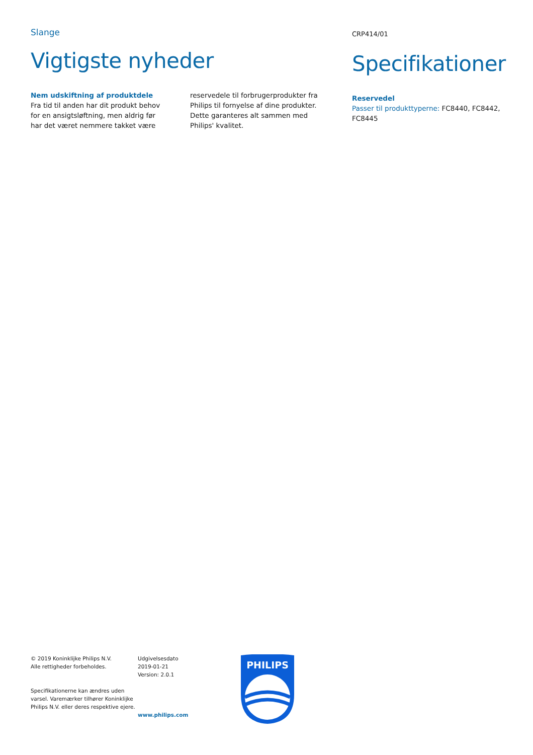Slange
Vigtigste nyheder
Nem udskiftning af produktdele
Fra tid til anden har dit produkt behov for en ansigtsløftning, men aldrig før har det været nemmere takket være reservedele til forbrugerprodukter fra Philips til fornyelse af dine produkter. Dette garanteres alt sammen med Philips' kvalitet.
CRP414/01
Specifikationer
Reservedel
Passer til produkttyperne: FC8440, FC8442, FC8445
© 2019 Koninklijke Philips N.V.
Alle rettigheder forbeholdes.
Specifikationerne kan ændres uden varsel. Varemærker tilhører Koninklijke Philips N.V. eller deres respektive ejere.
Udgivelsesdato
2019-01-21
Version: 2.0.1
www.philips.com
PHILIPS